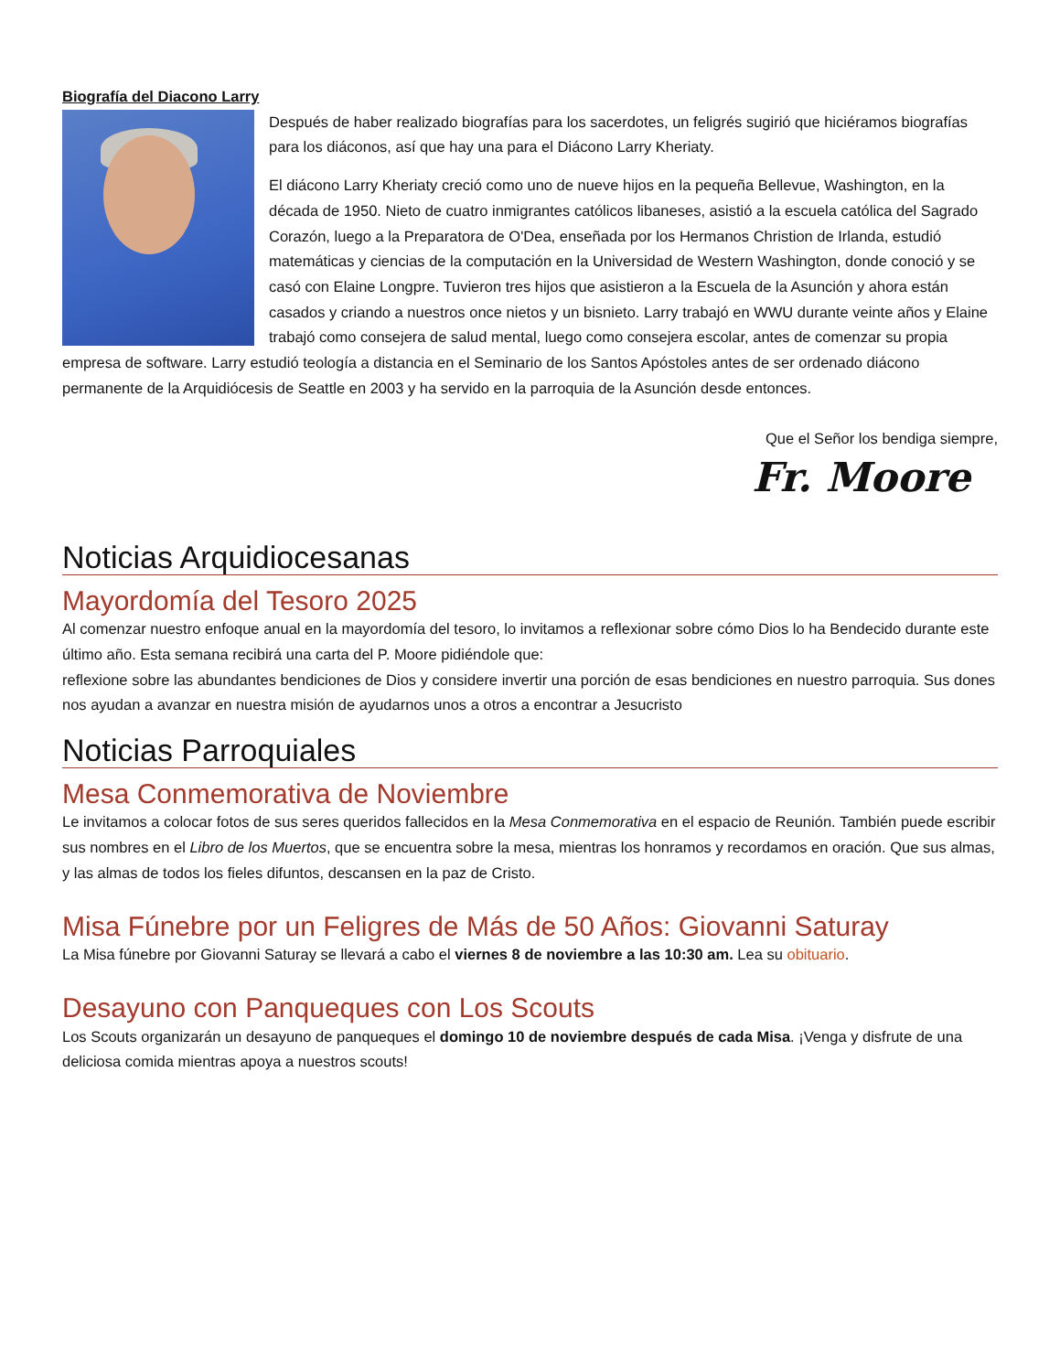Biografía del Diacono Larry
Después de haber realizado biografías para los sacerdotes, un feligrés sugirió que hiciéramos biografías para los diáconos, así que hay una para el Diácono Larry Kheriaty.
El diácono Larry Kheriaty creció como uno de nueve hijos en la pequeña Bellevue, Washington, en la década de 1950. Nieto de cuatro inmigrantes católicos libaneses, asistió a la escuela católica del Sagrado Corazón, luego a la Preparatora de O'Dea, enseñada por los Hermanos Christion de Irlanda, estudió matemáticas y ciencias de la computación en la Universidad de Western Washington, donde conoció y se casó con Elaine Longpre. Tuvieron tres hijos que asistieron a la Escuela de la Asunción y ahora están casados y criando a nuestros once nietos y un bisnieto. Larry trabajó en WWU durante veinte años y Elaine trabajó como consejera de salud mental, luego como consejera escolar, antes de comenzar su propia empresa de software. Larry estudió teología a distancia en el Seminario de los Santos Apóstoles antes de ser ordenado diácono permanente de la Arquidiócesis de Seattle en 2003 y ha servido en la parroquia de la Asunción desde entonces.
Que el Señor los bendiga siempre,
Fr. Moore
Noticias Arquidiocesanas
Mayordomía del Tesoro 2025
Al comenzar nuestro enfoque anual en la mayordomía del tesoro, lo invitamos a reflexionar sobre cómo Dios lo ha Bendecido durante este último año. Esta semana recibirá una carta del P. Moore pidiéndole que:
reflexione sobre las abundantes bendiciones de Dios y considere invertir una porción de esas bendiciones en nuestro parroquia. Sus dones nos ayudan a avanzar en nuestra misión de ayudarnos unos a otros a encontrar a Jesucristo
Noticias Parroquiales
Mesa Conmemorativa de Noviembre
Le invitamos a colocar fotos de sus seres queridos fallecidos en la Mesa Conmemorativa en el espacio de Reunión. También puede escribir sus nombres en el Libro de los Muertos, que se encuentra sobre la mesa, mientras los honramos y recordamos en oración. Que sus almas, y las almas de todos los fieles difuntos, descansen en la paz de Cristo.
Misa Fúnebre por un Feligres de Más de 50 Años: Giovanni Saturay
La Misa fúnebre por Giovanni Saturay se llevará a cabo el viernes 8 de noviembre a las 10:30 am. Lea su obituario.
Desayuno con Panqueques con Los Scouts
Los Scouts organizarán un desayuno de panqueques el domingo 10 de noviembre después de cada Misa. ¡Venga y disfrute de una deliciosa comida mientras apoya a nuestros scouts!